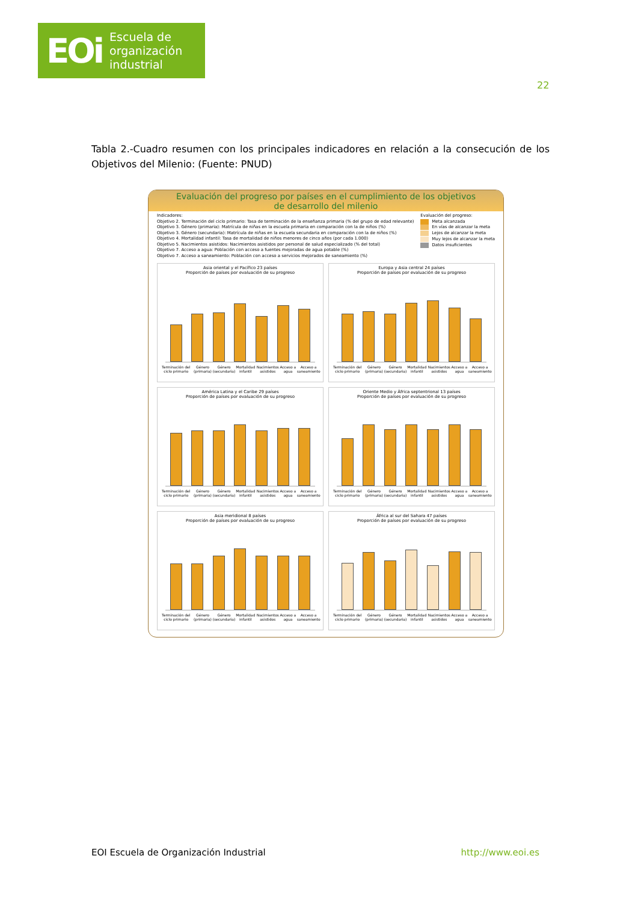EOi Escuela de
organización
industrial
22
Tabla 2.-Cuadro resumen con los principales indicadores en relación a la consecución de los Objetivos del Milenio: (Fuente: PNUD)
Evaluación del progreso por países en el cumplimiento de los objetivos
de desarrollo del milenio
Indicadores:
Objetivo 2. Terminación del ciclo primario: Tasa de terminación de la enseñanza primaria (% del grupo de edad relevante)
Objetivo 3. Género (primaria): Matrícula de niñas en la escuela primaria en comparación con la de niños (%)
Objetivo 3. Género (secundaria): Matrícula de niñas en la escuela secundaria en comparación con la de niños (%)
Objetivo 4. Mortalidad infantil: Tasa de mortalidad de niños menores de cinco años (por cada 1.000)
Objetivo 5. Nacimientos asistidos: Nacimientos asistidos por personal de salud especializado (% del total)
Objetivo 7. Acceso a agua: Población con acceso a fuentes mejoradas de agua potable (%)
Objetivo 7. Acceso a saneamiento: Población con acceso a servicios mejorados de saneamiento (%)
Evaluación del progreso:
Meta alcanzada
En vías de alcanzar la meta
Lejos de alcanzar la meta
Muy lejos de alcanzar la meta
Datos insuficientes
Asia oriental y el Pacífico 23 países
Proporción de países por evaluación de su progreso
Terminación del ciclo primario Género (primaria) Género (secundaria) Mortalidad infantil Nacimientos asistidos Acceso a agua Acceso a saneamiento
Europa y Asia central 24 países
Proporción de países por evaluación de su progreso
Terminación del ciclo primario Género (primaria) Género (secundaria) Mortalidad infantil Nacimientos asistidos Acceso a agua Acceso a saneamiento
América Latina y el Caribe 29 países
Proporción de países por evaluación de su progreso
Terminación del ciclo primario Género (primaria) Género (secundaria) Mortalidad infantil Nacimientos asistidos Acceso a agua Acceso a saneamiento
Oriente Medio y África septentrional 13 países
Proporción de países por evaluación de su progreso
Terminación del ciclo primario Género (primaria) Género (secundaria) Mortalidad infantil Nacimientos asistidos Acceso a agua Acceso a saneamiento
Asia meridional 8 países
Proporción de países por evaluación de su progreso
Terminación del ciclo primario Género (primaria) Género (secundaria) Mortalidad infantil Nacimientos asistidos Acceso a agua Acceso a saneamiento
África al sur del Sahara 47 países
Proporción de países por evaluación de su progreso
Terminación del ciclo primario Género (primaria) Género (secundaria) Mortalidad infantil Nacimientos asistidos Acceso a agua Acceso a saneamiento
EOI Escuela de Organización Industrial http://www.eoi.es